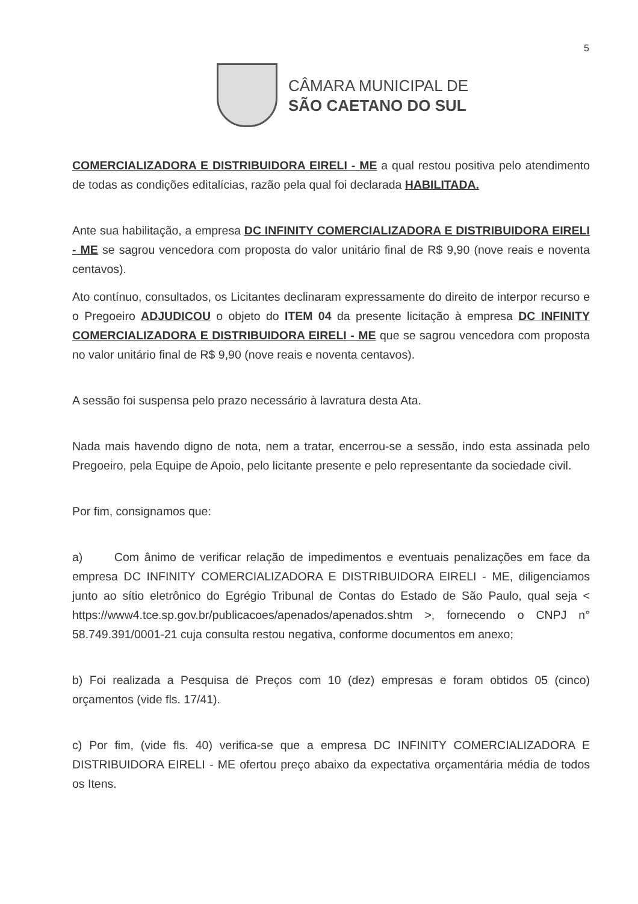5
CÂMARA MUNICIPAL DE
SÃO CAETANO DO SUL
COMERCIALIZADORA E DISTRIBUIDORA EIRELI - ME a qual restou positiva pelo atendimento de todas as condições editalícias, razão pela qual foi declarada HABILITADA.
Ante sua habilitação, a empresa DC INFINITY COMERCIALIZADORA E DISTRIBUIDORA EIRELI - ME se sagrou vencedora com proposta do valor unitário final de R$ 9,90 (nove reais e noventa centavos).
Ato contínuo, consultados, os Licitantes declinaram expressamente do direito de interpor recurso e o Pregoeiro ADJUDICOU o objeto do ITEM 04 da presente licitação à empresa DC INFINITY COMERCIALIZADORA E DISTRIBUIDORA EIRELI - ME que se sagrou vencedora com proposta no valor unitário final de R$ 9,90 (nove reais e noventa centavos).
A sessão foi suspensa pelo prazo necessário à lavratura desta Ata.
Nada mais havendo digno de nota, nem a tratar, encerrou-se a sessão, indo esta assinada pelo Pregoeiro, pela Equipe de Apoio, pelo licitante presente e pelo representante da sociedade civil.
Por fim, consignamos que:
a) Com ânimo de verificar relação de impedimentos e eventuais penalizações em face da empresa DC INFINITY COMERCIALIZADORA E DISTRIBUIDORA EIRELI - ME, diligenciamos junto ao sítio eletrônico do Egrégio Tribunal de Contas do Estado de São Paulo, qual seja < https://www4.tce.sp.gov.br/publicacoes/apenados/apenados.shtm >, fornecendo o CNPJ n° 58.749.391/0001-21 cuja consulta restou negativa, conforme documentos em anexo;
b) Foi realizada a Pesquisa de Preços com 10 (dez) empresas e foram obtidos 05 (cinco) orçamentos (vide fls. 17/41).
c) Por fim, (vide fls. 40) verifica-se que a empresa DC INFINITY COMERCIALIZADORA E DISTRIBUIDORA EIRELI - ME ofertou preço abaixo da expectativa orçamentária média de todos os Itens.